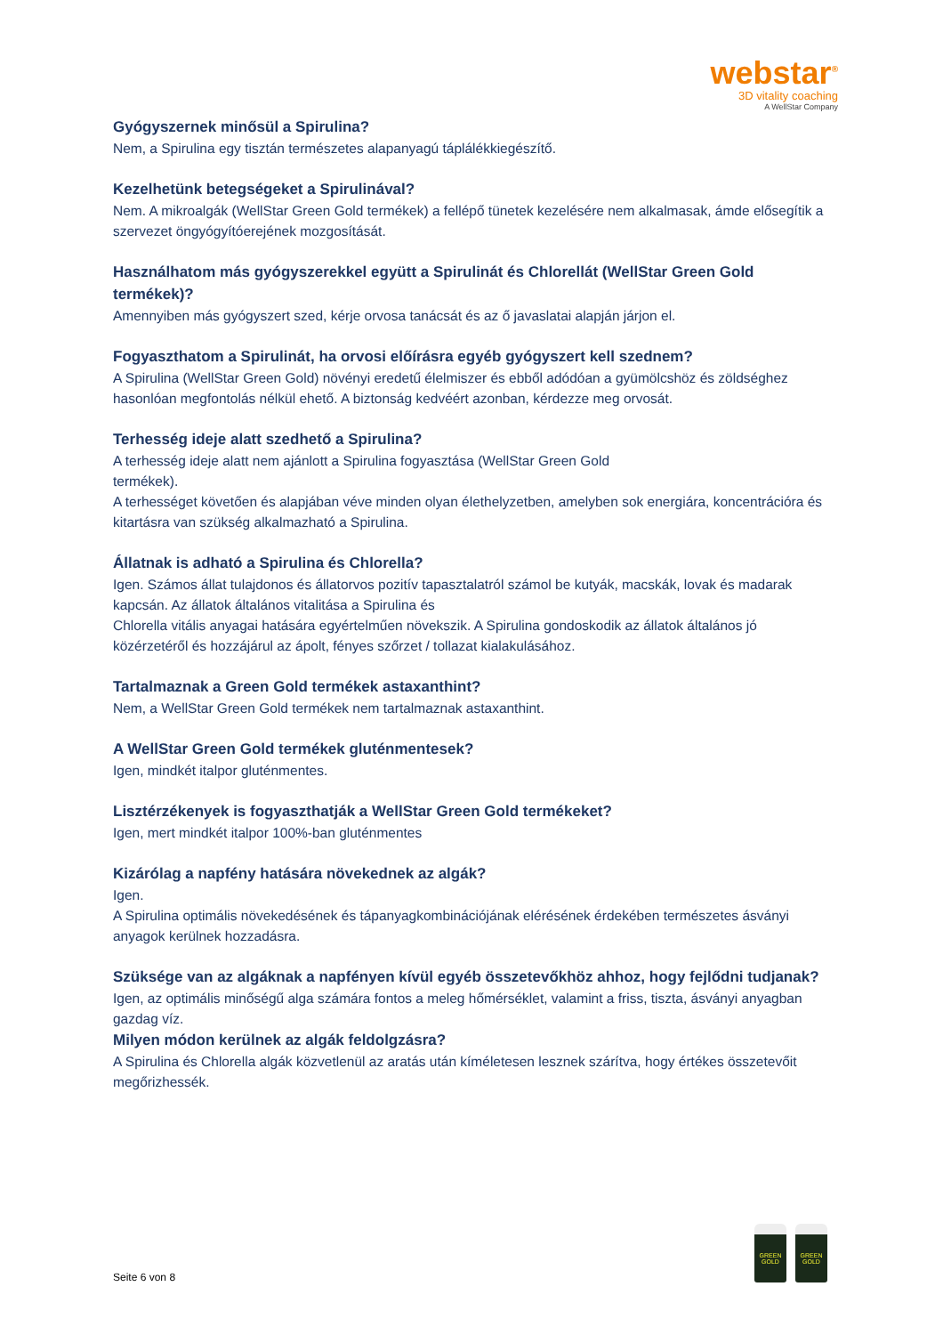webstar<sup>®</sup>
3D vitality coaching
A WellStar Company
Gyógyszernek minősül a Spirulina?
Nem, a Spirulina egy tisztán természetes alapanyagú táplálékkiegészítő.
Kezelhetünk betegségeket a Spirulinával?
Nem. A mikroalgák (WellStar Green Gold termékek) a fellépő tünetek kezelésére nem alkalmasak, ámde elősegítik a szervezet öngyógyítóerejének mozgosítását.
Használhatom más gyógyszerekkel együtt a Spirulinát és Chlorellát (WellStar Green Gold termékek)?
Amennyiben más gyógyszert szed, kérje orvosa tanácsát és az ő javaslatai alapján járjon el.
Fogyaszthatom a Spirulinát, ha orvosi előírásra egyéb gyógyszert kell szednem?
A Spirulina (WellStar Green Gold) növényi eredetű élelmiszer és ebből adódóan a gyümölcshöz és zöldséghez hasonlóan megfontolás nélkül ehető. A biztonság kedvéért azonban, kérdezze meg orvosát.
Terhesség ideje alatt szedhető a Spirulina?
A terhesség ideje alatt nem ajánlott a Spirulina fogyasztása (WellStar Green Gold
termékek).
A terhességet követően és alapjában véve minden olyan élethelyzetben, amelyben sok energiára, koncentrációra és kitartásra van szükség alkalmazható a Spirulina.
Állatnak is adható a Spirulina és Chlorella?
Igen. Számos állat tulajdonos és állatorvos pozitív tapasztalatról számol be kutyák, macskák, lovak és madarak kapcsán. Az állatok általános vitalitása a Spirulina és
Chlorella vitális anyagai hatására egyértelműen növekszik. A Spirulina gondoskodik az állatok általános jó közérzetéről és hozzájárul az ápolt, fényes szőrzet / tollazat kialakulásához.
Tartalmaznak a Green Gold termékek astaxanthint?
Nem, a WellStar Green Gold termékek nem tartalmaznak astaxanthint.
A WellStar Green Gold termékek gluténmentesek?
Igen, mindkét italpor gluténmentes.
Lisztérzékenyek is fogyaszthatják a WellStar Green Gold termékeket?
Igen, mert mindkét italpor 100%-ban gluténmentes
Kizárólag a napfény hatására növekednek az algák?
Igen.
A Spirulina optimális növekedésének és tápanyagkombinációjának elérésének érdekében természetes ásványi anyagok kerülnek hozzadásra.
Szüksége van az algáknak a napfényen kívül egyéb összetevőkhöz ahhoz, hogy fejlődni tudjanak?
Igen, az optimális minőségű alga számára fontos a meleg hőmérséklet, valamint a friss, tiszta, ásványi anyagban gazdag víz.
Milyen módon kerülnek az algák feldolgzásra?
A Spirulina és Chlorella algák közvetlenül az aratás után kíméletesen lesznek szárítva, hogy értékes összetevőit megőrizhessék.
GREEN GOLD
GREEN GOLD
Seite 6 von 8